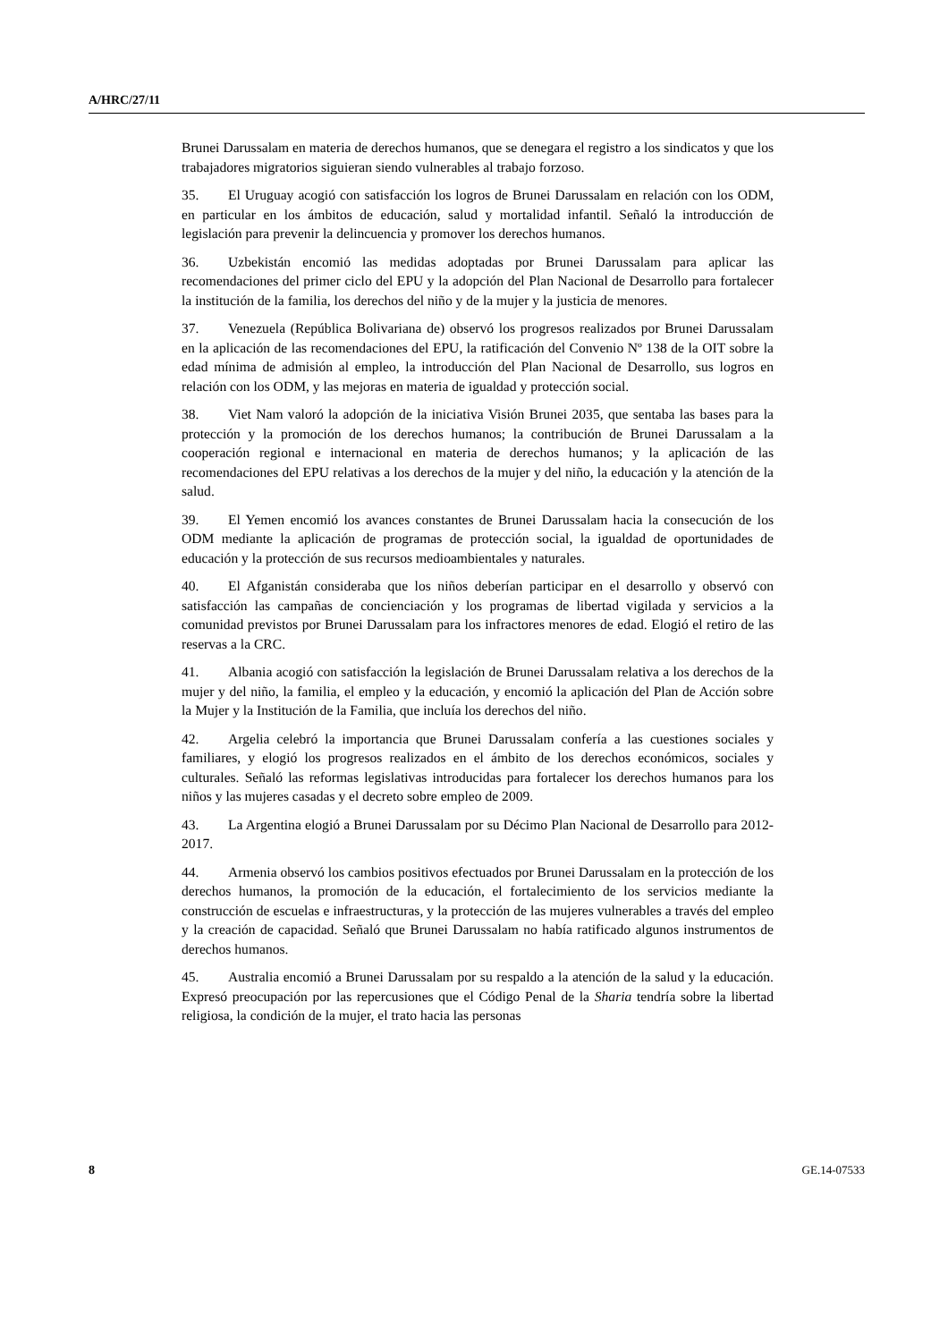A/HRC/27/11
Brunei Darussalam en materia de derechos humanos, que se denegara el registro a los sindicatos y que los trabajadores migratorios siguieran siendo vulnerables al trabajo forzoso.
35. El Uruguay acogió con satisfacción los logros de Brunei Darussalam en relación con los ODM, en particular en los ámbitos de educación, salud y mortalidad infantil. Señaló la introducción de legislación para prevenir la delincuencia y promover los derechos humanos.
36. Uzbekistán encomió las medidas adoptadas por Brunei Darussalam para aplicar las recomendaciones del primer ciclo del EPU y la adopción del Plan Nacional de Desarrollo para fortalecer la institución de la familia, los derechos del niño y de la mujer y la justicia de menores.
37. Venezuela (República Bolivariana de) observó los progresos realizados por Brunei Darussalam en la aplicación de las recomendaciones del EPU, la ratificación del Convenio Nº 138 de la OIT sobre la edad mínima de admisión al empleo, la introducción del Plan Nacional de Desarrollo, sus logros en relación con los ODM, y las mejoras en materia de igualdad y protección social.
38. Viet Nam valoró la adopción de la iniciativa Visión Brunei 2035, que sentaba las bases para la protección y la promoción de los derechos humanos; la contribución de Brunei Darussalam a la cooperación regional e internacional en materia de derechos humanos; y la aplicación de las recomendaciones del EPU relativas a los derechos de la mujer y del niño, la educación y la atención de la salud.
39. El Yemen encomió los avances constantes de Brunei Darussalam hacia la consecución de los ODM mediante la aplicación de programas de protección social, la igualdad de oportunidades de educación y la protección de sus recursos medioambientales y naturales.
40. El Afganistán consideraba que los niños deberían participar en el desarrollo y observó con satisfacción las campañas de concienciación y los programas de libertad vigilada y servicios a la comunidad previstos por Brunei Darussalam para los infractores menores de edad. Elogió el retiro de las reservas a la CRC.
41. Albania acogió con satisfacción la legislación de Brunei Darussalam relativa a los derechos de la mujer y del niño, la familia, el empleo y la educación, y encomió la aplicación del Plan de Acción sobre la Mujer y la Institución de la Familia, que incluía los derechos del niño.
42. Argelia celebró la importancia que Brunei Darussalam confería a las cuestiones sociales y familiares, y elogió los progresos realizados en el ámbito de los derechos económicos, sociales y culturales. Señaló las reformas legislativas introducidas para fortalecer los derechos humanos para los niños y las mujeres casadas y el decreto sobre empleo de 2009.
43. La Argentina elogió a Brunei Darussalam por su Décimo Plan Nacional de Desarrollo para 2012-2017.
44. Armenia observó los cambios positivos efectuados por Brunei Darussalam en la protección de los derechos humanos, la promoción de la educación, el fortalecimiento de los servicios mediante la construcción de escuelas e infraestructuras, y la protección de las mujeres vulnerables a través del empleo y la creación de capacidad. Señaló que Brunei Darussalam no había ratificado algunos instrumentos de derechos humanos.
45. Australia encomió a Brunei Darussalam por su respaldo a la atención de la salud y la educación. Expresó preocupación por las repercusiones que el Código Penal de la Sharia tendría sobre la libertad religiosa, la condición de la mujer, el trato hacia las personas
8 GE.14-07533